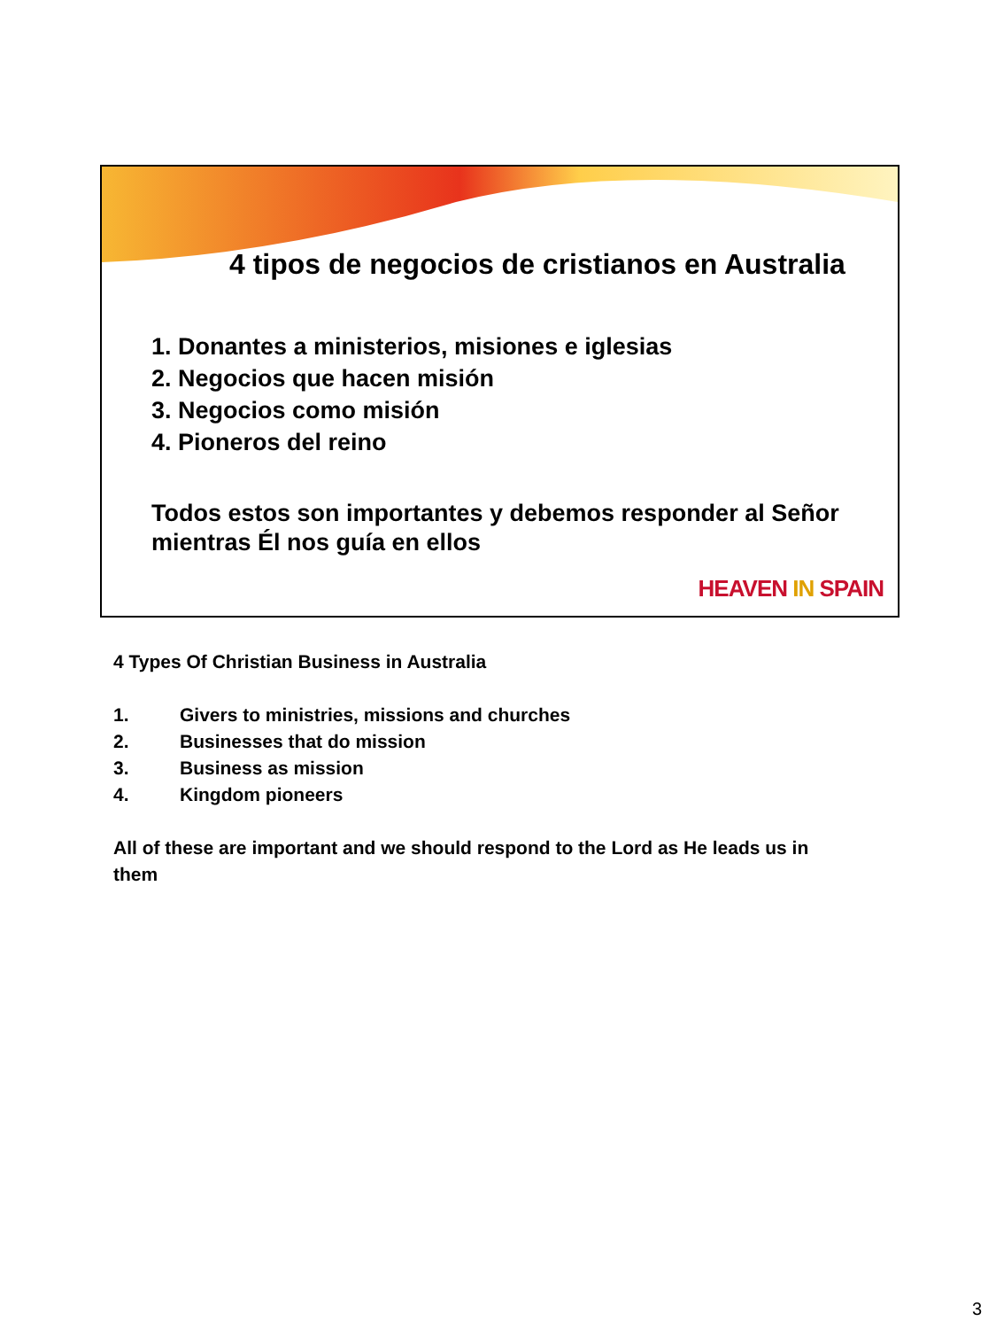4 tipos de negocios de cristianos en Australia
1. Donantes a ministerios, misiones e iglesias
2. Negocios que hacen misión
3. Negocios como misión
4. Pioneros del reino
Todos estos son importantes y debemos responder al Señor mientras Él nos guía en ellos
HEAVEN IN SPAIN
4 Types Of Christian Business in Australia
1. Givers to ministries, missions and churches
2. Businesses that do mission
3. Business as mission
4. Kingdom pioneers
All of these are important and we should respond to the Lord as He leads us in them
3